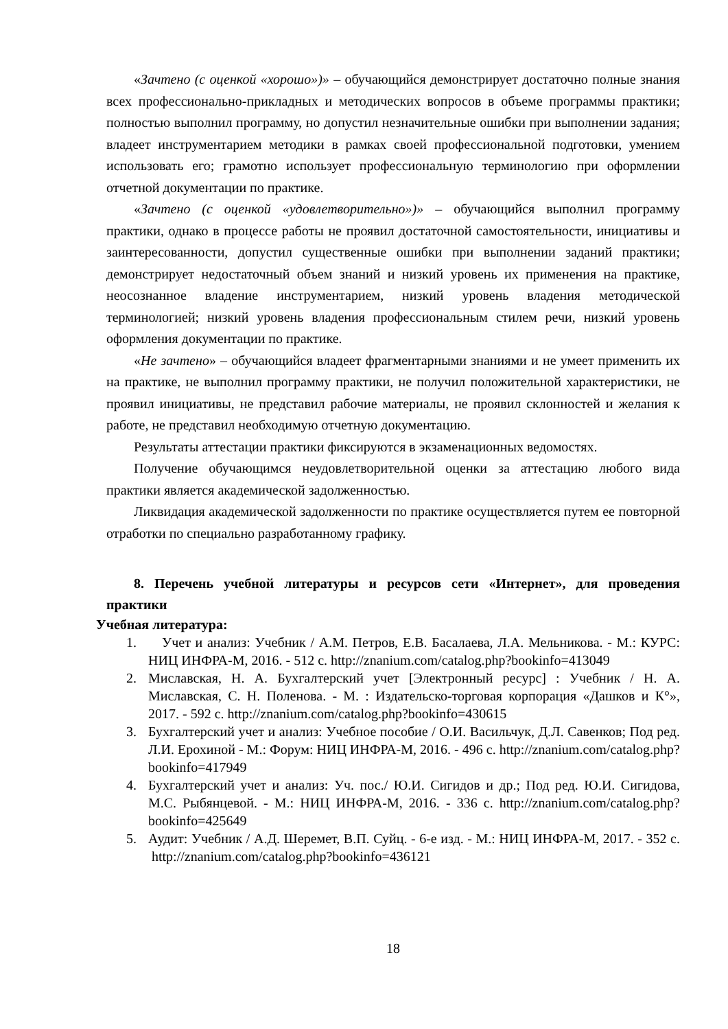«Зачтено (с оценкой «хорошо»)» – обучающийся демонстрирует достаточно полные знания всех профессионально-прикладных и методических вопросов в объеме программы практики; полностью выполнил программу, но допустил незначительные ошибки при выполнении задания; владеет инструментарием методики в рамках своей профессиональной подготовки, умением использовать его; грамотно использует профессиональную терминологию при оформлении отчетной документации по практике.
«Зачтено (с оценкой «удовлетворительно»)» – обучающийся выполнил программу практики, однако в процессе работы не проявил достаточной самостоятельности, инициативы и заинтересованности, допустил существенные ошибки при выполнении заданий практики; демонстрирует недостаточный объем знаний и низкий уровень их применения на практике, неосознанное владение инструментарием, низкий уровень владения методической терминологией; низкий уровень владения профессиональным стилем речи, низкий уровень оформления документации по практике.
«Не зачтено» – обучающийся владеет фрагментарными знаниями и не умеет применить их на практике, не выполнил программу практики, не получил положительной характеристики, не проявил инициативы, не представил рабочие материалы, не проявил склонностей и желания к работе, не представил необходимую отчетную документацию.
Результаты аттестации практики фиксируются в экзаменационных ведомостях.
Получение обучающимся неудовлетворительной оценки за аттестацию любого вида практики является академической задолженностью.
Ликвидация академической задолженности по практике осуществляется путем ее повторной отработки по специально разработанному графику.
8. Перечень учебной литературы и ресурсов сети «Интернет», для проведения практики
Учебная литература:
1. Учет и анализ: Учебник / А.М. Петров, Е.В. Басалаева, Л.А. Мельникова. - М.: КУРС: НИЦ ИНФРА-М, 2016. - 512 с. http://znanium.com/catalog.php?bookinfo=413049
2. Миславская, Н. А. Бухгалтерский учет [Электронный ресурс] : Учебник / Н. А. Миславская, С. Н. Поленова. - М. : Издательско-торговая корпорация «Дашков и К°», 2017. - 592 с. http://znanium.com/catalog.php?bookinfo=430615
3. Бухгалтерский учет и анализ: Учебное пособие / О.И. Васильчук, Д.Л. Савенков; Под ред. Л.И. Ерохиной - М.: Форум: НИЦ ИНФРА-М, 2016. - 496 с. http://znanium.com/catalog.php?bookinfo=417949
4. Бухгалтерский учет и анализ: Уч. пос./ Ю.И. Сигидов и др.; Под ред. Ю.И. Сигидова, М.С. Рыбянцевой. - М.: НИЦ ИНФРА-М, 2016. - 336 с. http://znanium.com/catalog.php?bookinfo=425649
5. Аудит: Учебник / А.Д. Шеремет, В.П. Суйц. - 6-е изд. - М.: НИЦ ИНФРА-М, 2017. - 352 с. http://znanium.com/catalog.php?bookinfo=436121
18